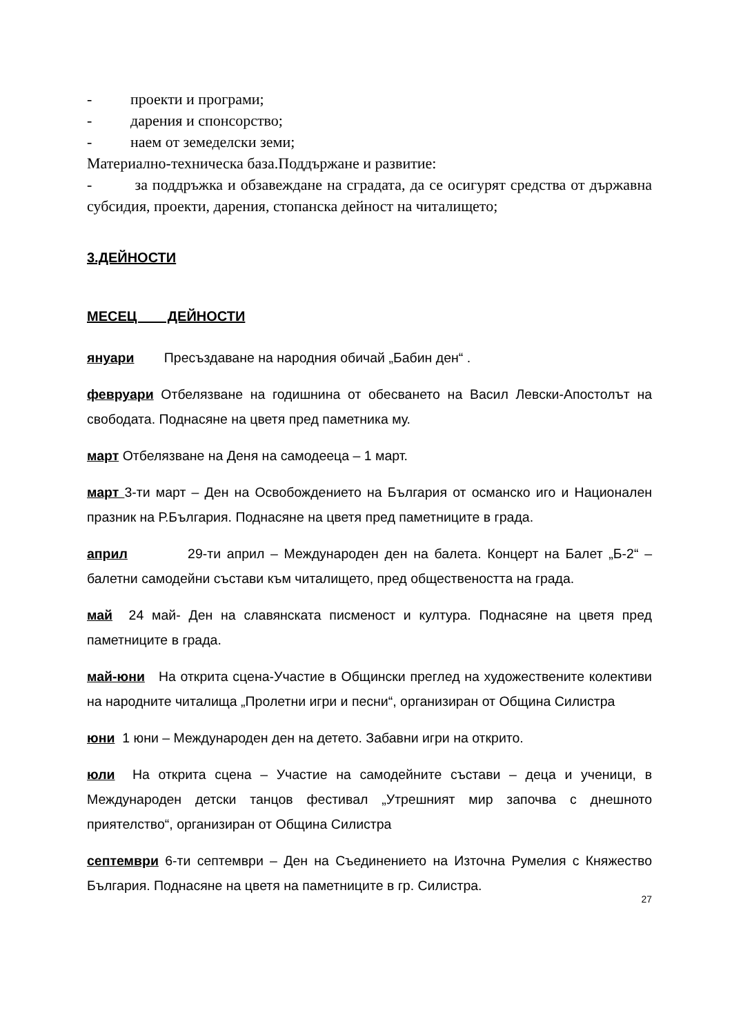- проекти и програми;
- дарения и спонсорство;
- наем от земеделски земи;
Материално-техническа база.Поддържане и развитие:
- за поддръжка и обзавеждане на сградата, да се осигурят средства от държавна субсидия, проекти, дарения, стопанска дейност на читалището;
3.ДЕЙНОСТИ
МЕСЕЦ ДЕЙНОСТИ
януари Пресъздаване на народния обичай „Бабин ден“ .
февруари Отбелязване на годишнина от обесването на Васил Левски-Апостолът на свободата. Поднасяне на цветя пред паметника му.
март Отбелязване на Деня на самодееца – 1 март.
март 3-ти март – Ден на Освобождението на България от османско иго и Национален празник на Р.България. Поднасяне на цветя пред паметниците в града.
април 29-ти април – Международен ден на балета. Концерт на Балет „Б-2“ – балетни самодейни състави към читалището, пред обществеността на града.
май 24 май- Ден на славянската писменост и култура. Поднасяне на цветя пред паметниците в града.
май-юни На открита сцена-Участие в Общински преглед на художествените колективи на народните читалища „Пролетни игри и песни“, организиран от Община Силистра
юни 1 юни – Международен ден на детето. Забавни игри на открито.
юли На открита сцена – Участие на самодейните състави – деца и ученици, в Международен детски танцов фестивал „Утрешният мир започва с днешното приятелство“, организиран от Община Силистра
септември 6-ти септември – Ден на Съединението на Източна Румелия с Княжество България. Поднасяне на цветя на паметниците в гр. Силистра.
27